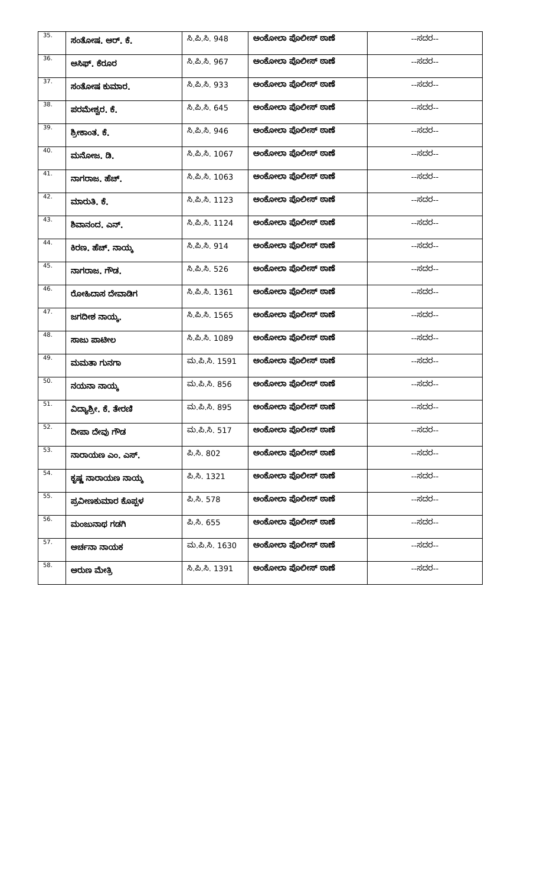| 35. | ಸಂತೋಷ. ಆರ್. ಕೆ. | ಸಿ.ಪಿ.ಸಿ. 948 | ಅಂಕೋಲಾ ಪೊಲೀಸ್ ಠಾಣೆ | --ಸದರ-- |
| 36. | ಆಸಿಫ್. ಕೆರೂರ | ಸಿ.ಪಿ.ಸಿ. 967 | ಅಂಕೋಲಾ ಪೊಲೀಸ್ ಠಾಣೆ | --ಸದರ-- |
| 37. | ಸಂತೋಷ ಕುಮಾರ. | ಸಿ.ಪಿ.ಸಿ. 933 | ಅಂಕೋಲಾ ಪೊಲೀಸ್ ಠಾಣೆ | --ಸದರ-- |
| 38. | ಪರಮೇಶ್ವರ. ಕೆ. | ಸಿ.ಪಿ.ಸಿ. 645 | ಅಂಕೋಲಾ ಪೊಲೀಸ್ ಠಾಣೆ | --ಸದರ-- |
| 39. | ಶ್ರೀಕಾಂತ. ಕೆ. | ಸಿ.ಪಿ.ಸಿ. 946 | ಅಂಕೋಲಾ ಪೊಲೀಸ್ ಠಾಣೆ | --ಸದರ-- |
| 40. | ಮನೋಜ. ಡಿ. | ಸಿ.ಪಿ.ಸಿ. 1067 | ಅಂಕೋಲಾ ಪೊಲೀಸ್ ಠಾಣೆ | --ಸದರ-- |
| 41. | ನಾಗರಾಜ. ಹೆಚ್. | ಸಿ.ಪಿ.ಸಿ. 1063 | ಅಂಕೋಲಾ ಪೊಲೀಸ್ ಠಾಣೆ | --ಸದರ-- |
| 42. | ಮಾರುತಿ. ಕೆ. | ಸಿ.ಪಿ.ಸಿ. 1123 | ಅಂಕೋಲಾ ಪೊಲೀಸ್ ಠಾಣೆ | --ಸದರ-- |
| 43. | ಶಿವಾನಂದ. ಎನ್. | ಸಿ.ಪಿ.ಸಿ. 1124 | ಅಂಕೋಲಾ ಪೊಲೀಸ್ ಠಾಣೆ | --ಸದರ-- |
| 44. | ಕಿರಣ. ಹೆಚ್. ನಾಯ್ಕ | ಸಿ.ಪಿ.ಸಿ. 914 | ಅಂಕೋಲಾ ಪೊಲೀಸ್ ಠಾಣೆ | --ಸದರ-- |
| 45. | ನಾಗರಾಜ. ಗೌಡ. | ಸಿ.ಪಿ.ಸಿ. 526 | ಅಂಕೋಲಾ ಪೊಲೀಸ್ ಠಾಣೆ | --ಸದರ-- |
| 46. | ರೋಹಿದಾಸ ದೇವಾಡಿಗ | ಸಿ.ಪಿ.ಸಿ. 1361 | ಅಂಕೋಲಾ ಪೊಲೀಸ್ ಠಾಣೆ | --ಸದರ-- |
| 47. | ಜಗದೀಶ ನಾಯ್ಕ. | ಸಿ.ಪಿ.ಸಿ. 1565 | ಅಂಕೋಲಾ ಪೊಲೀಸ್ ಠಾಣೆ | --ಸದರ-- |
| 48. | ಸಾಜು ಪಾಟೀಲ | ಸಿ.ಪಿ.ಸಿ. 1089 | ಅಂಕೋಲಾ ಪೊಲೀಸ್ ಠಾಣೆ | --ಸದರ-- |
| 49. | ಮಮತಾ ಗುನಗಾ | ಮ.ಪಿ.ಸಿ. 1591 | ಅಂಕೋಲಾ ಪೊಲೀಸ್ ಠಾಣೆ | --ಸದರ-- |
| 50. | ನಯನಾ ನಾಯ್ಕ | ಮ.ಪಿ.ಸಿ. 856 | ಅಂಕೋಲಾ ಪೊಲೀಸ್ ಠಾಣೆ | --ಸದರ-- |
| 51. | ವಿದ್ಯಾಶ್ರೀ. ಕೆ. ತೇರಣಿ | ಮ.ಪಿ.ಸಿ. 895 | ಅಂಕೋಲಾ ಪೊಲೀಸ್ ಠಾಣೆ | --ಸದರ-- |
| 52. | ದೀಪಾ ದೇವು ಗೌಡ | ಮ.ಪಿ.ಸಿ. 517 | ಅಂಕೋಲಾ ಪೊಲೀಸ್ ಠಾಣೆ | --ಸದರ-- |
| 53. | ನಾರಾಯಣ ಎಂ. ಎಸ್. | ಪಿ.ಸಿ. 802 | ಅಂಕೋಲಾ ಪೊಲೀಸ್ ಠಾಣೆ | --ಸದರ-- |
| 54. | ಕೃಷ್ಣ ನಾರಾಯಣ ನಾಯ್ಕ | ಪಿ.ಸಿ. 1321 | ಅಂಕೋಲಾ ಪೊಲೀಸ್ ಠಾಣೆ | --ಸದರ-- |
| 55. | ಪ್ರವೀಣಕುಮಾರ ಕೊಪ್ಪಳ | ಪಿ.ಸಿ. 578 | ಅಂಕೋಲಾ ಪೊಲೀಸ್ ಠಾಣೆ | --ಸದರ-- |
| 56. | ಮಂಜುನಾಥ ಗಡಗಿ | ಪಿ.ಸಿ. 655 | ಅಂಕೋಲಾ ಪೊಲೀಸ್ ಠಾಣೆ | --ಸದರ-- |
| 57. | ಅರ್ಚನಾ ನಾಯಕ | ಮ.ಪಿ.ಸಿ. 1630 | ಅಂಕೋಲಾ ಪೊಲೀಸ್ ಠಾಣೆ | --ಸದರ-- |
| 58. | ಅರುಣ ಮೇತ್ರಿ | ಸಿ.ಪಿ.ಸಿ. 1391 | ಅಂಕೋಲಾ ಪೊಲೀಸ್ ಠಾಣೆ | --ಸದರ-- |